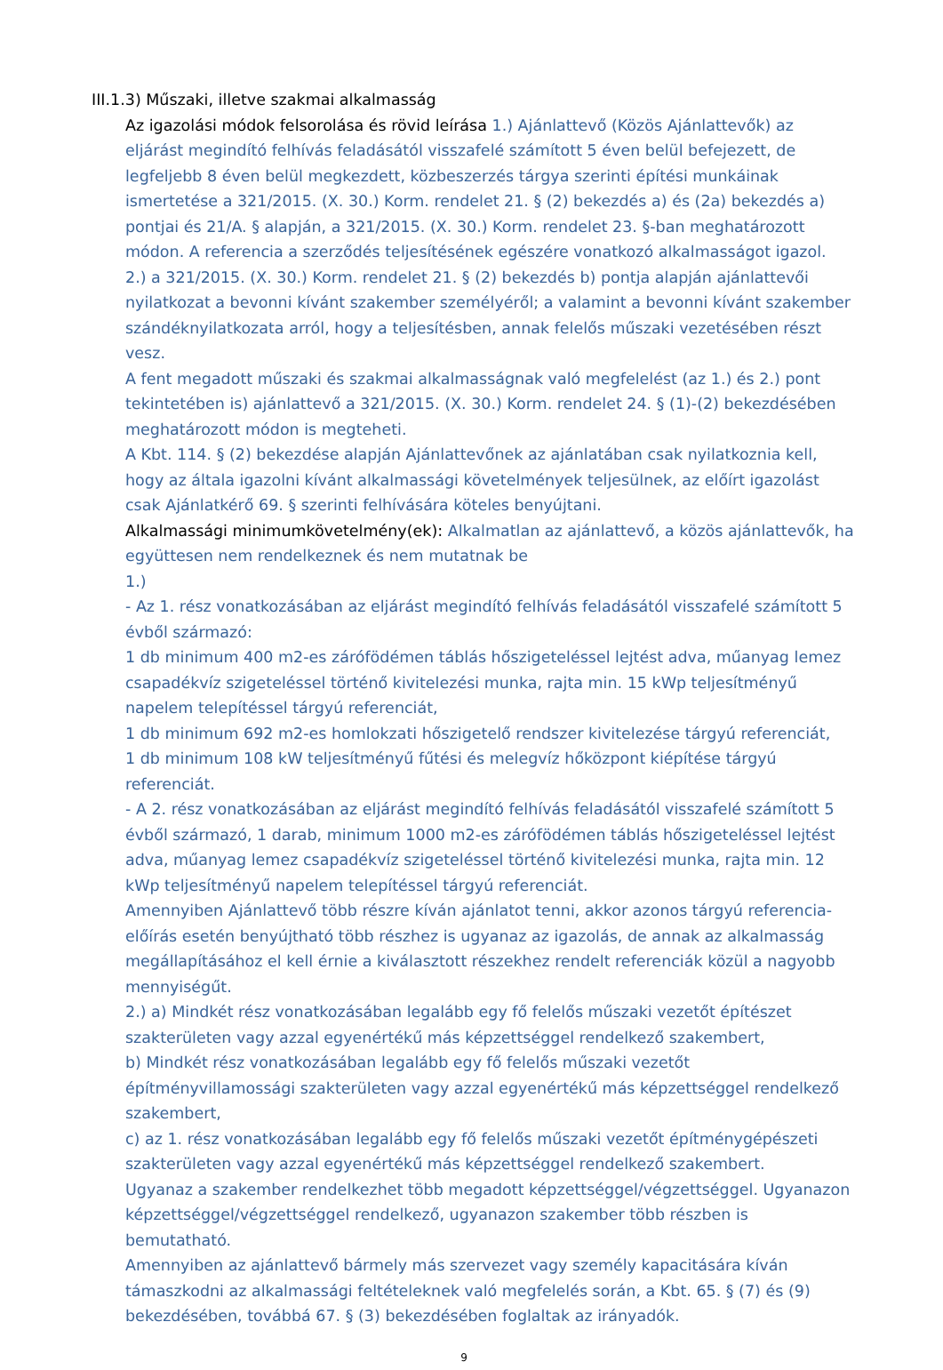III.1.3) Műszaki, illetve szakmai alkalmasság
Az igazolási módok felsorolása és rövid leírása 1.) Ajánlattevő (Közös Ajánlattevők) az eljárást megindító felhívás feladásától visszafelé számított 5 éven belül befejezett, de legfeljebb 8 éven belül megkezdett, közbeszerzés tárgya szerinti építési munkáinak ismertetése a 321/2015. (X. 30.) Korm. rendelet 21. § (2) bekezdés a) és (2a) bekezdés a) pontjai és 21/A. § alapján, a 321/2015. (X. 30.) Korm. rendelet 23. §-ban meghatározott módon. A referencia a szerződés teljesítésének egészére vonatkozó alkalmasságot igazol.
2.) a 321/2015. (X. 30.) Korm. rendelet 21. § (2) bekezdés b) pontja alapján ajánlattevői nyilatkozat a bevonni kívánt szakember személyéről; a valamint a bevonni kívánt szakember szándéknyilatkozata arról, hogy a teljesítésben, annak felelős műszaki vezetésében részt vesz.
A fent megadott műszaki és szakmai alkalmasságnak való megfelelést (az 1.) és 2.) pont tekintetében is) ajánlattevő a 321/2015. (X. 30.) Korm. rendelet 24. § (1)-(2) bekezdésében meghatározott módon is megteheti.
A Kbt. 114. § (2) bekezdése alapján Ajánlattevőnek az ajánlatában csak nyilatkoznia kell, hogy az általa igazolni kívánt alkalmassági követelmények teljesülnek, az előírt igazolást csak Ajánlatkérő 69. § szerinti felhívására köteles benyújtani.
Alkalmassági minimumkövetelmény(ek): Alkalmatlan az ajánlattevő, a közös ajánlattevők, ha együttesen nem rendelkeznek és nem mutatnak be
1.)
- Az 1. rész vonatkozásában az eljárást megindító felhívás feladásától visszafelé számított 5 évből származó:
1 db minimum 400 m2-es zárófödémen táblás hőszigeteléssel lejtést adva, műanyag lemez csapadékvíz szigeteléssel történő kivitelezési munka, rajta min. 15 kWp teljesítményű napelem telepítéssel tárgyú referenciát,
1 db minimum 692 m2-es homlokzati hőszigetelő rendszer kivitelezése tárgyú referenciát,
1 db minimum 108 kW teljesítményű fűtési és melegvíz hőközpont kiépítése tárgyú referenciát.
- A 2. rész vonatkozásában az eljárást megindító felhívás feladásától visszafelé számított 5 évből származó, 1 darab, minimum 1000 m2-es zárófödémen táblás hőszigeteléssel lejtést adva, műanyag lemez csapadékvíz szigeteléssel történő kivitelezési munka, rajta min. 12 kWp teljesítményű napelem telepítéssel tárgyú referenciát.
Amennyiben Ajánlattevő több részre kíván ajánlatot tenni, akkor azonos tárgyú referencia-előírás esetén benyújtható több részhez is ugyanaz az igazolás, de annak az alkalmasság megállapításához el kell érnie a kiválasztott részekhez rendelt referenciák közül a nagyobb mennyiségűt.
2.) a) Mindkét rész vonatkozásában legalább egy fő felelős műszaki vezetőt építészet szakterületen vagy azzal egyenértékű más képzettséggel rendelkező szakembert,
b) Mindkét rész vonatkozásában legalább egy fő felelős műszaki vezetőt építményvillamossági szakterületen vagy azzal egyenértékű más képzettséggel rendelkező szakembert,
c) az 1. rész vonatkozásában legalább egy fő felelős műszaki vezetőt építménygépészeti szakterületen vagy azzal egyenértékű más képzettséggel rendelkező szakembert.
Ugyanaz a szakember rendelkezhet több megadott képzettséggel/végzettséggel. Ugyanazon képzettséggel/végzettséggel rendelkező, ugyanazon szakember több részben is bemutatható.
Amennyiben az ajánlattevő bármely más szervezet vagy személy kapacitására kíván támaszkodni az alkalmassági feltételeknek való megfelelés során, a Kbt. 65. § (7) és (9) bekezdésében, továbbá 67. § (3) bekezdésében foglaltak az irányadók.
9